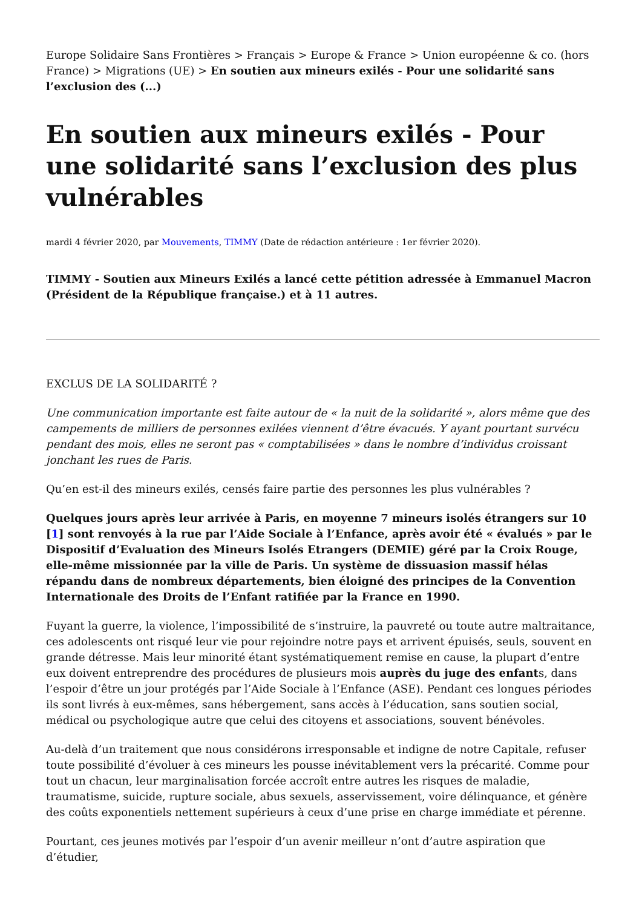Europe Solidaire Sans Frontières > Français > Europe & France > Union européenne & co. (hors France) > Migrations (UE) > En soutien aux mineurs exilés - Pour une solidarité sans l’exclusion des (...)
En soutien aux mineurs exilés - Pour une solidarité sans l’exclusion des plus vulnérables
mardi 4 février 2020, par Mouvements, TIMMY (Date de rédaction antérieure : 1er février 2020).
TIMMY - Soutien aux Mineurs Exilés a lancé cette pétition adressée à Emmanuel Macron (Président de la République française.) et à 11 autres.
EXCLUS DE LA SOLIDARITÉ ?
Une communication importante est faite autour de « la nuit de la solidarité », alors même que des campements de milliers de personnes exilées viennent d’être évacués. Y ayant pourtant survécu pendant des mois, elles ne seront pas « comptabilisées » dans le nombre d’individus croissant jonchant les rues de Paris.
Qu’en est-il des mineurs exilés, censés faire partie des personnes les plus vulnérables ?
Quelques jours après leur arrivée à Paris, en moyenne 7 mineurs isolés étrangers sur 10 [1] sont renvoyés à la rue par l’Aide Sociale à l’Enfance, après avoir été « évalués » par le Dispositif d’Evaluation des Mineurs Isolés Etrangers (DEMIE) géré par la Croix Rouge, elle-même missionnée par la ville de Paris. Un système de dissuasion massif hélas répandu dans de nombreux départements, bien éloigné des principes de la Convention Internationale des Droits de l’Enfant ratifiée par la France en 1990.
Fuyant la guerre, la violence, l’impossibilité de s’instruire, la pauvreté ou toute autre maltraitance, ces adolescents ont risqué leur vie pour rejoindre notre pays et arrivent épuisés, seuls, souvent en grande détresse. Mais leur minorité étant systématiquement remise en cause, la plupart d’entre eux doivent entreprendre des procédures de plusieurs mois auprès du juge des enfants, dans l’espoir d’être un jour protégés par l’Aide Sociale à l’Enfance (ASE). Pendant ces longues périodes ils sont livrés à eux-mêmes, sans hébergement, sans accès à l’éducation, sans soutien social, médical ou psychologique autre que celui des citoyens et associations, souvent bénévoles.
Au-delà d’un traitement que nous considérons irresponsable et indigne de notre Capitale, refuser toute possibilité d’évoluer à ces mineurs les pousse inévitablement vers la précarité. Comme pour tout un chacun, leur marginalisation forcée accroît entre autres les risques de maladie, traumatisme, suicide, rupture sociale, abus sexuels, asservissement, voire délinquance, et génère des coûts exponentiels nettement supérieurs à ceux d’une prise en charge immédiate et pérenne.
Pourtant, ces jeunes motivés par l’espoir d’un avenir meilleur n’ont d’autre aspiration que d’étudier,